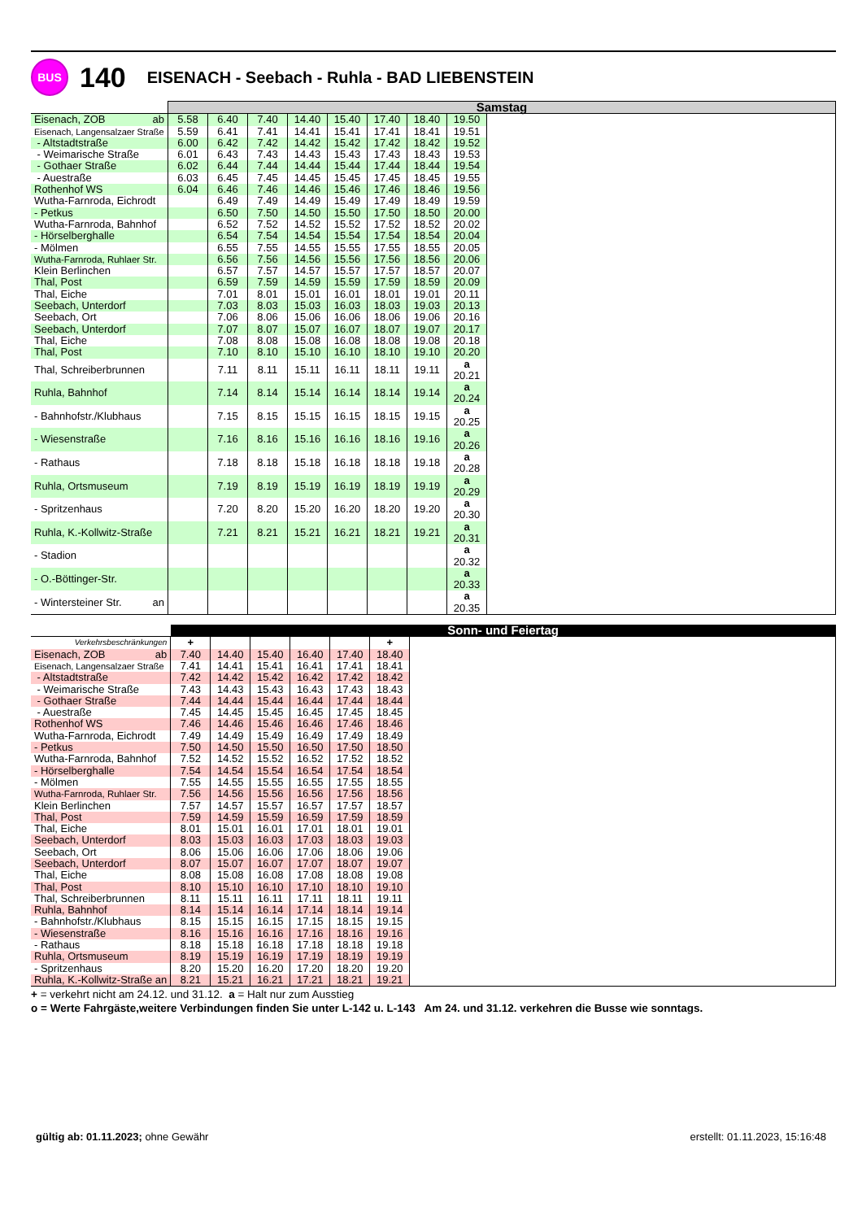BUS
140
EISENACH - Seebach - Ruhla - BAD LIEBENSTEIN
| | Samstag | | | | | | | | |
| --- | --- | --- | --- | --- | --- | --- | --- | --- | --- |
| Eisenach, ZOB ab | 5.58 | 6.40 | 7.40 | 14.40 | 15.40 | 17.40 | 18.40 | 19.50 | |
| Eisenach, Langensalzaer Straße | 5.59 | 6.41 | 7.41 | 14.41 | 15.41 | 17.41 | 18.41 | 19.51 | |
| - Altstadtstraße | 6.00 | 6.42 | 7.42 | 14.42 | 15.42 | 17.42 | 18.42 | 19.52 | |
| - Weimarische Straße | 6.01 | 6.43 | 7.43 | 14.43 | 15.43 | 17.43 | 18.43 | 19.53 | |
| - Gothaer Straße | 6.02 | 6.44 | 7.44 | 14.44 | 15.44 | 17.44 | 18.44 | 19.54 | |
| - Auestraße | 6.03 | 6.45 | 7.45 | 14.45 | 15.45 | 17.45 | 18.45 | 19.55 | |
| Rothenhof WS | 6.04 | 6.46 | 7.46 | 14.46 | 15.46 | 17.46 | 18.46 | 19.56 | |
| Wutha-Farnroda, Eichrodt | | 6.49 | 7.49 | 14.49 | 15.49 | 17.49 | 18.49 | 19.59 | |
| - Petkus | | 6.50 | 7.50 | 14.50 | 15.50 | 17.50 | 18.50 | 20.00 | |
| Wutha-Farnroda, Bahnhof | | 6.52 | 7.52 | 14.52 | 15.52 | 17.52 | 18.52 | 20.02 | |
| - Hörselberghalle | | 6.54 | 7.54 | 14.54 | 15.54 | 17.54 | 18.54 | 20.04 | |
| - Mölmen | | 6.55 | 7.55 | 14.55 | 15.55 | 17.55 | 18.55 | 20.05 | |
| Wutha-Farnroda, Ruhlaer Str. | | 6.56 | 7.56 | 14.56 | 15.56 | 17.56 | 18.56 | 20.06 | |
| Klein Berlinchen | | 6.57 | 7.57 | 14.57 | 15.57 | 17.57 | 18.57 | 20.07 | |
| Thal, Post | | 6.59 | 7.59 | 14.59 | 15.59 | 17.59 | 18.59 | 20.09 | |
| Thal, Eiche | | 7.01 | 8.01 | 15.01 | 16.01 | 18.01 | 19.01 | 20.11 | |
| Seebach, Unterdorf | | 7.03 | 8.03 | 15.03 | 16.03 | 18.03 | 19.03 | 20.13 | |
| Seebach, Ort | | 7.06 | 8.06 | 15.06 | 16.06 | 18.06 | 19.06 | 20.16 | |
| Seebach, Unterdorf | | 7.07 | 8.07 | 15.07 | 16.07 | 18.07 | 19.07 | 20.17 | |
| Thal, Eiche | | 7.08 | 8.08 | 15.08 | 16.08 | 18.08 | 19.08 | 20.18 | |
| Thal, Post | | 7.10 | 8.10 | 15.10 | 16.10 | 18.10 | 19.10 | 20.20 | |
| Thal, Schreiberbrunnen | | 7.11 | 8.11 | 15.11 | 16.11 | 18.11 | 19.11 | a 20.21 | |
| Ruhla, Bahnhof | | 7.14 | 8.14 | 15.14 | 16.14 | 18.14 | 19.14 | a 20.24 | |
| - Bahnhofstr./Klubhaus | | 7.15 | 8.15 | 15.15 | 16.15 | 18.15 | 19.15 | a 20.25 | |
| - Wiesenstraße | | 7.16 | 8.16 | 15.16 | 16.16 | 18.16 | 19.16 | a 20.26 | |
| - Rathaus | | 7.18 | 8.18 | 15.18 | 16.18 | 18.18 | 19.18 | a 20.28 | |
| Ruhla, Ortsmuseum | | 7.19 | 8.19 | 15.19 | 16.19 | 18.19 | 19.19 | a 20.29 | |
| - Spritzenhaus | | 7.20 | 8.20 | 15.20 | 16.20 | 18.20 | 19.20 | a 20.30 | |
| Ruhla, K.-Kollwitz-Straße | | 7.21 | 8.21 | 15.21 | 16.21 | 18.21 | 19.21 | a 20.31 | |
| - Stadion | | | | | | | | a 20.32 | |
| - O.-Böttinger-Str. | | | | | | | | a 20.33 | |
| - Wintersteiner Str. an | | | | | | | | a 20.35 | |
| | Sonn- und Feiertag | | | | | | |
| --- | --- | --- | --- | --- | --- | --- | --- |
| Verkehrsbeschränkungen | + | | | | | + | |
| Eisenach, ZOB ab | 7.40 | 14.40 | 15.40 | 16.40 | 17.40 | 18.40 | |
| Eisenach, Langensalzaer Straße | 7.41 | 14.41 | 15.41 | 16.41 | 17.41 | 18.41 | |
| - Altstadtstraße | 7.42 | 14.42 | 15.42 | 16.42 | 17.42 | 18.42 | |
| - Weimarische Straße | 7.43 | 14.43 | 15.43 | 16.43 | 17.43 | 18.43 | |
| - Gothaer Straße | 7.44 | 14.44 | 15.44 | 16.44 | 17.44 | 18.44 | |
| - Auestraße | 7.45 | 14.45 | 15.45 | 16.45 | 17.45 | 18.45 | |
| Rothenhof WS | 7.46 | 14.46 | 15.46 | 16.46 | 17.46 | 18.46 | |
| Wutha-Farnroda, Eichrodt | 7.49 | 14.49 | 15.49 | 16.49 | 17.49 | 18.49 | |
| - Petkus | 7.50 | 14.50 | 15.50 | 16.50 | 17.50 | 18.50 | |
| Wutha-Farnroda, Bahnhof | 7.52 | 14.52 | 15.52 | 16.52 | 17.52 | 18.52 | |
| - Hörselberghalle | 7.54 | 14.54 | 15.54 | 16.54 | 17.54 | 18.54 | |
| - Mölmen | 7.55 | 14.55 | 15.55 | 16.55 | 17.55 | 18.55 | |
| Wutha-Farnroda, Ruhlaer Str. | 7.56 | 14.56 | 15.56 | 16.56 | 17.56 | 18.56 | |
| Klein Berlinchen | 7.57 | 14.57 | 15.57 | 16.57 | 17.57 | 18.57 | |
| Thal, Post | 7.59 | 14.59 | 15.59 | 16.59 | 17.59 | 18.59 | |
| Thal, Eiche | 8.01 | 15.01 | 16.01 | 17.01 | 18.01 | 19.01 | |
| Seebach, Unterdorf | 8.03 | 15.03 | 16.03 | 17.03 | 18.03 | 19.03 | |
| Seebach, Ort | 8.06 | 15.06 | 16.06 | 17.06 | 18.06 | 19.06 | |
| Seebach, Unterdorf | 8.07 | 15.07 | 16.07 | 17.07 | 18.07 | 19.07 | |
| Thal, Eiche | 8.08 | 15.08 | 16.08 | 17.08 | 18.08 | 19.08 | |
| Thal, Post | 8.10 | 15.10 | 16.10 | 17.10 | 18.10 | 19.10 | |
| Thal, Schreiberbrunnen | 8.11 | 15.11 | 16.11 | 17.11 | 18.11 | 19.11 | |
| Ruhla, Bahnhof | 8.14 | 15.14 | 16.14 | 17.14 | 18.14 | 19.14 | |
| - Bahnhofstr./Klubhaus | 8.15 | 15.15 | 16.15 | 17.15 | 18.15 | 19.15 | |
| - Wiesenstraße | 8.16 | 15.16 | 16.16 | 17.16 | 18.16 | 19.16 | |
| - Rathaus | 8.18 | 15.18 | 16.18 | 17.18 | 18.18 | 19.18 | |
| Ruhla, Ortsmuseum | 8.19 | 15.19 | 16.19 | 17.19 | 18.19 | 19.19 | |
| - Spritzenhaus | 8.20 | 15.20 | 16.20 | 17.20 | 18.20 | 19.20 | |
| Ruhla, K.-Kollwitz-Straße an | 8.21 | 15.21 | 16.21 | 17.21 | 18.21 | 19.21 | |
+ = verkehrt nicht am 24.12. und 31.12. a = Halt nur zum Ausstieg
o = Werte Fahrgäste,weitere Verbindungen finden Sie unter L-142 u. L-143 Am 24. und 31.12. verkehren die Busse wie sonntags.
gültig ab: 01.11.2023; ohne Gewähr
erstellt: 01.11.2023, 15:16:48